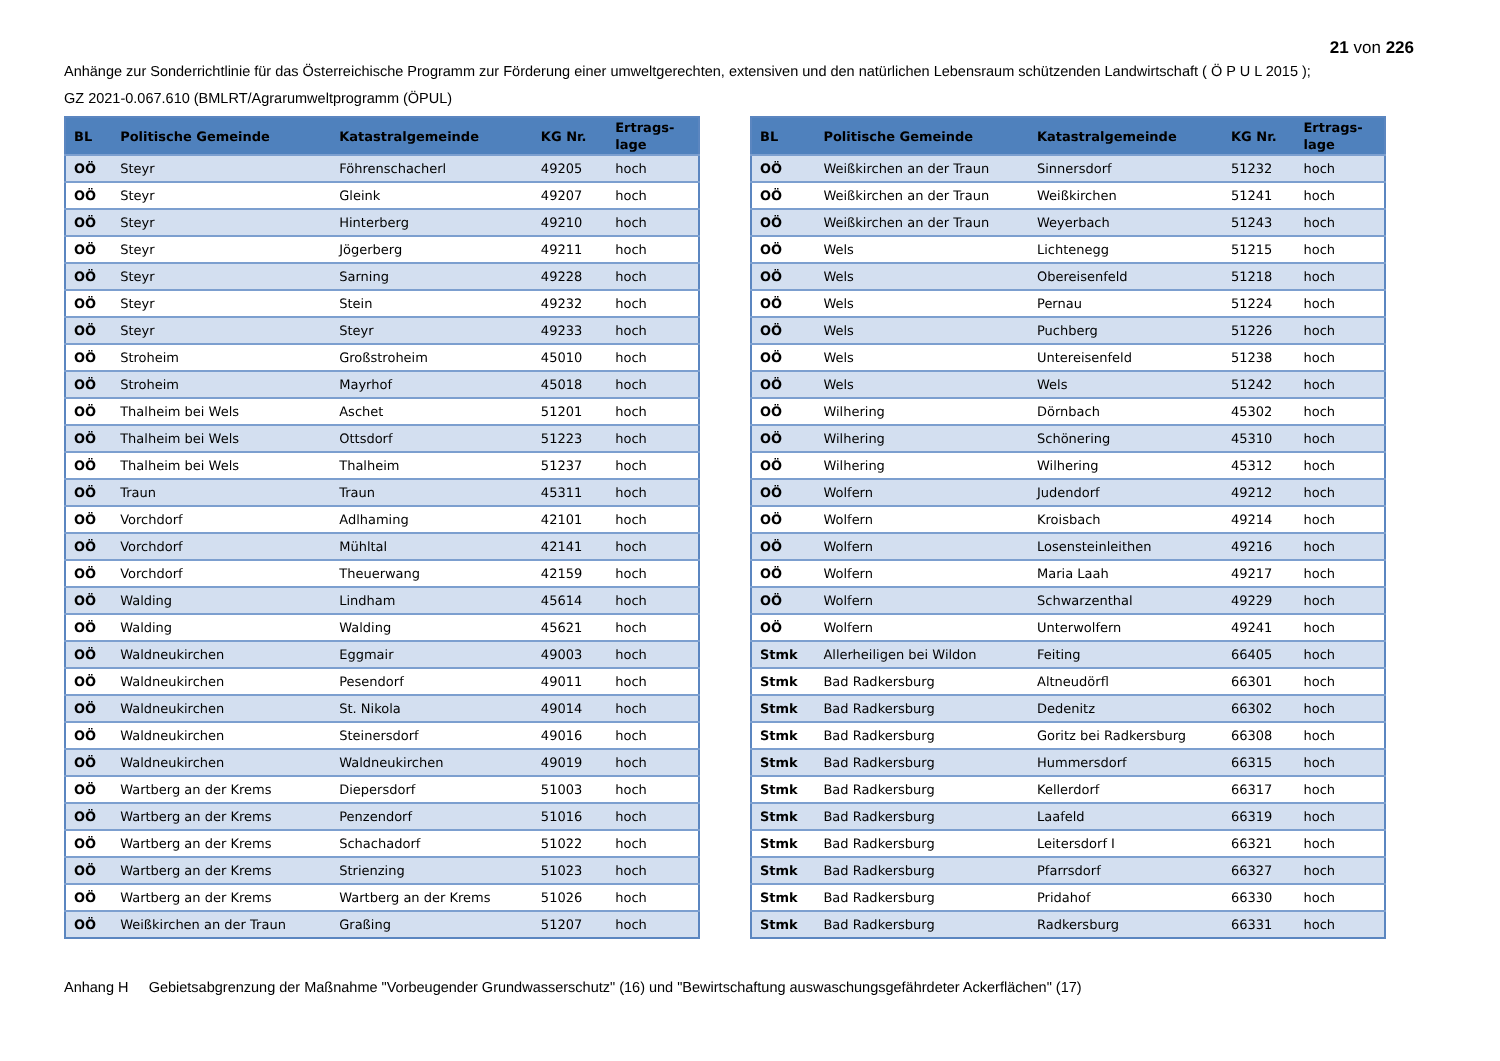21 von 226
Anhänge zur Sonderrichtlinie für das Österreichische Programm zur Förderung einer umweltgerechten, extensiven und den natürlichen Lebensraum schützenden Landwirtschaft ( Ö P U L 2015 );
GZ 2021-0.067.610 (BMLRT/Agrarumweltprogramm (ÖPUL)
| BL | Politische Gemeinde | Katastralgemeinde | KG Nr. | Ertrags- lage |
| --- | --- | --- | --- | --- |
| OÖ | Steyr | Föhrenschacherl | 49205 | hoch |
| OÖ | Steyr | Gleink | 49207 | hoch |
| OÖ | Steyr | Hinterberg | 49210 | hoch |
| OÖ | Steyr | Jögerberg | 49211 | hoch |
| OÖ | Steyr | Sarning | 49228 | hoch |
| OÖ | Steyr | Stein | 49232 | hoch |
| OÖ | Steyr | Steyr | 49233 | hoch |
| OÖ | Stroheim | Großstroheim | 45010 | hoch |
| OÖ | Stroheim | Mayrhof | 45018 | hoch |
| OÖ | Thalheim bei Wels | Aschet | 51201 | hoch |
| OÖ | Thalheim bei Wels | Ottsdorf | 51223 | hoch |
| OÖ | Thalheim bei Wels | Thalheim | 51237 | hoch |
| OÖ | Traun | Traun | 45311 | hoch |
| OÖ | Vorchdorf | Adlhaming | 42101 | hoch |
| OÖ | Vorchdorf | Mühltal | 42141 | hoch |
| OÖ | Vorchdorf | Theuerwang | 42159 | hoch |
| OÖ | Walding | Lindham | 45614 | hoch |
| OÖ | Walding | Walding | 45621 | hoch |
| OÖ | Waldneukirchen | Eggmair | 49003 | hoch |
| OÖ | Waldneukirchen | Pesendorf | 49011 | hoch |
| OÖ | Waldneukirchen | St. Nikola | 49014 | hoch |
| OÖ | Waldneukirchen | Steinersdorf | 49016 | hoch |
| OÖ | Waldneukirchen | Waldneukirchen | 49019 | hoch |
| OÖ | Wartberg an der Krems | Diepersdorf | 51003 | hoch |
| OÖ | Wartberg an der Krems | Penzendorf | 51016 | hoch |
| OÖ | Wartberg an der Krems | Schachadorf | 51022 | hoch |
| OÖ | Wartberg an der Krems | Strienzing | 51023 | hoch |
| OÖ | Wartberg an der Krems | Wartberg an der Krems | 51026 | hoch |
| OÖ | Weißkirchen an der Traun | Graßing | 51207 | hoch |
| BL | Politische Gemeinde | Katastralgemeinde | KG Nr. | Ertrags- lage |
| --- | --- | --- | --- | --- |
| OÖ | Weißkirchen an der Traun | Sinnersdorf | 51232 | hoch |
| OÖ | Weißkirchen an der Traun | Weißkirchen | 51241 | hoch |
| OÖ | Weißkirchen an der Traun | Weyerbach | 51243 | hoch |
| OÖ | Wels | Lichtenegg | 51215 | hoch |
| OÖ | Wels | Obereisenfeld | 51218 | hoch |
| OÖ | Wels | Pernau | 51224 | hoch |
| OÖ | Wels | Puchberg | 51226 | hoch |
| OÖ | Wels | Untereisenfeld | 51238 | hoch |
| OÖ | Wels | Wels | 51242 | hoch |
| OÖ | Wilhering | Dörnbach | 45302 | hoch |
| OÖ | Wilhering | Schönering | 45310 | hoch |
| OÖ | Wilhering | Wilhering | 45312 | hoch |
| OÖ | Wolfern | Judendorf | 49212 | hoch |
| OÖ | Wolfern | Kroisbach | 49214 | hoch |
| OÖ | Wolfern | Losensteinleithen | 49216 | hoch |
| OÖ | Wolfern | Maria Laah | 49217 | hoch |
| OÖ | Wolfern | Schwarzenthal | 49229 | hoch |
| OÖ | Wolfern | Unterwolfern | 49241 | hoch |
| Stmk | Allerheiligen bei Wildon | Feiting | 66405 | hoch |
| Stmk | Bad Radkersburg | Altneudörfl | 66301 | hoch |
| Stmk | Bad Radkersburg | Dedenitz | 66302 | hoch |
| Stmk | Bad Radkersburg | Goritz bei Radkersburg | 66308 | hoch |
| Stmk | Bad Radkersburg | Hummersdorf | 66315 | hoch |
| Stmk | Bad Radkersburg | Kellerdorf | 66317 | hoch |
| Stmk | Bad Radkersburg | Laafeld | 66319 | hoch |
| Stmk | Bad Radkersburg | Leitersdorf I | 66321 | hoch |
| Stmk | Bad Radkersburg | Pfarrsdorf | 66327 | hoch |
| Stmk | Bad Radkersburg | Pridahof | 66330 | hoch |
| Stmk | Bad Radkersburg | Radkersburg | 66331 | hoch |
Anhang H Gebietsabgrenzung der Maßnahme "Vorbeugender Grundwasserschutz" (16) und "Bewirtschaftung auswaschungsgefährdeter Ackerflächen" (17)